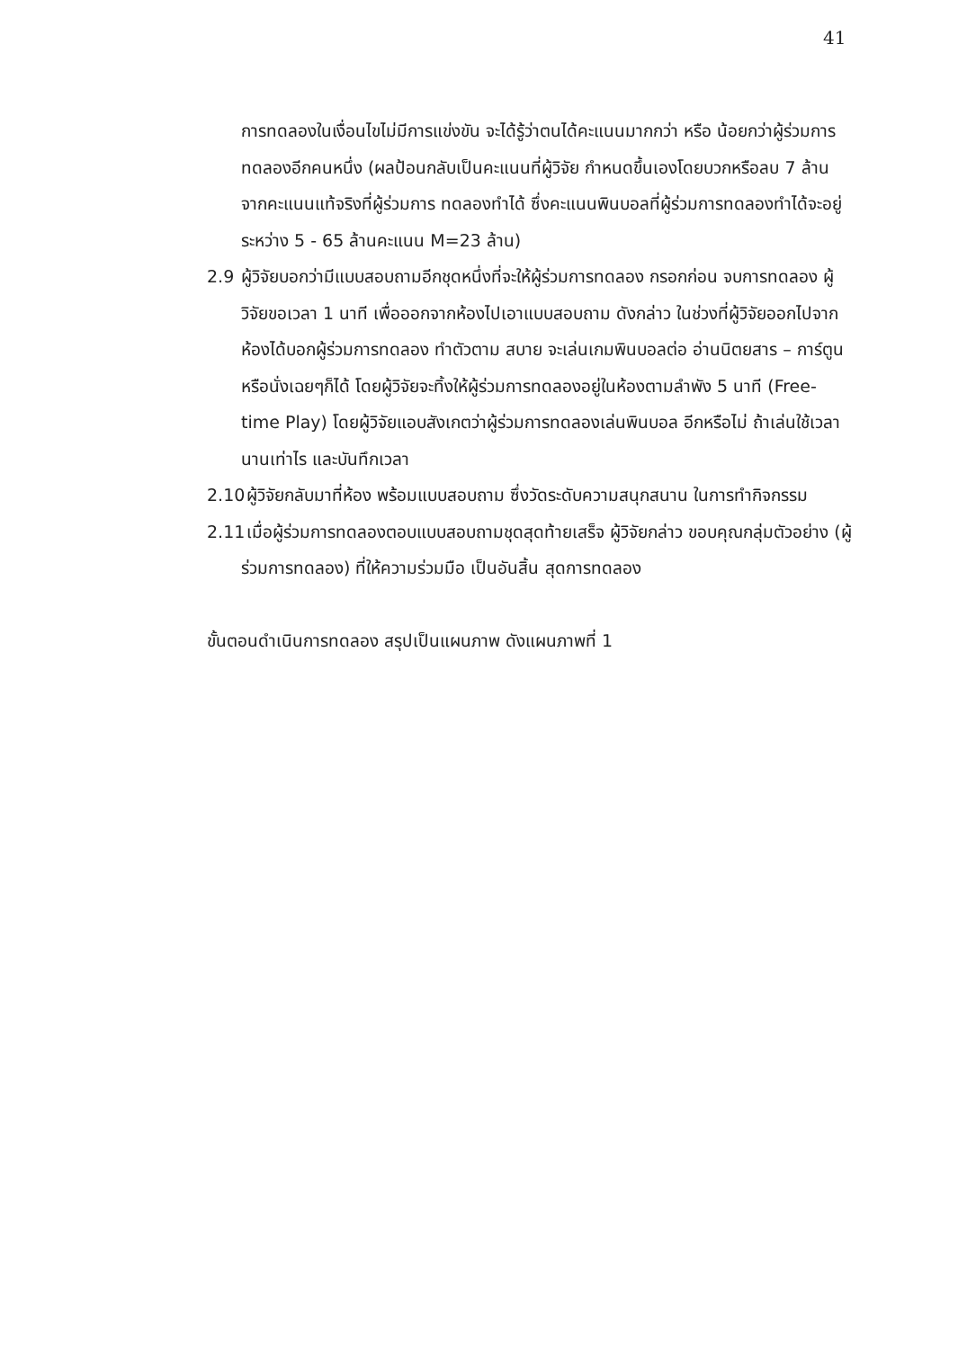41
การทดลองในเงื่อนไขไม่มีการแข่งขัน จะได้รู้ว่าตนได้คะแนนมากกว่า หรือ น้อยกว่าผู้ร่วมการทดลองอีกคนหนึ่ง (ผลป้อนกลับเป็นคะแนนที่ผู้วิจัย กำหนดขึ้นเองโดยบวกหรือลบ 7 ล้าน จากคะแนนแท้จริงที่ผู้ร่วมการ ทดลองทำได้ ซึ่งคะแนนพินบอลที่ผู้ร่วมการทดลองทำได้จะอยู่ระหว่าง 5 - 65 ล้านคะแนน M=23 ล้าน)
2.9 ผู้วิจัยบอกว่ามีแบบสอบถามอีกชุดหนึ่งที่จะให้ผู้ร่วมการทดลอง กรอกก่อน จบการทดลอง ผู้วิจัยขอเวลา 1 นาที เพื่อออกจากห้องไปเอาแบบสอบถาม ดังกล่าว ในช่วงที่ผู้วิจัยออกไปจากห้องได้บอกผู้ร่วมการทดลอง ทำตัวตาม สบาย จะเล่นเกมพินบอลต่อ อ่านนิตยสาร – การ์ตูน หรือนั่งเฉยๆก็ได้ โดยผู้วิจัยจะทิ้งให้ผู้ร่วมการทดลองอยู่ในห้องตามลำพัง 5 นาที (Free-time Play) โดยผู้วิจัยแอบสังเกตว่าผู้ร่วมการทดลองเล่นพินบอล อีกหรือไม่ ถ้าเล่นใช้เวลานานเท่าไร และบันทึกเวลา
2.10
ผู้วิจัยกลับมาที่ห้อง พร้อมแบบสอบถาม ซึ่งวัดระดับความสนุกสนาน ในการทำกิจกรรม
2.11
เมื่อผู้ร่วมการทดลองตอบแบบสอบถามชุดสุดท้ายเสร็จ ผู้วิจัยกล่าว ขอบคุณกลุ่มตัวอย่าง (ผู้ร่วมการทดลอง) ที่ให้ความร่วมมือ เป็นอันสิ้น สุดการทดลอง
ขั้นตอนดำเนินการทดลอง สรุปเป็นแผนภาพ ดังแผนภาพที่ 1